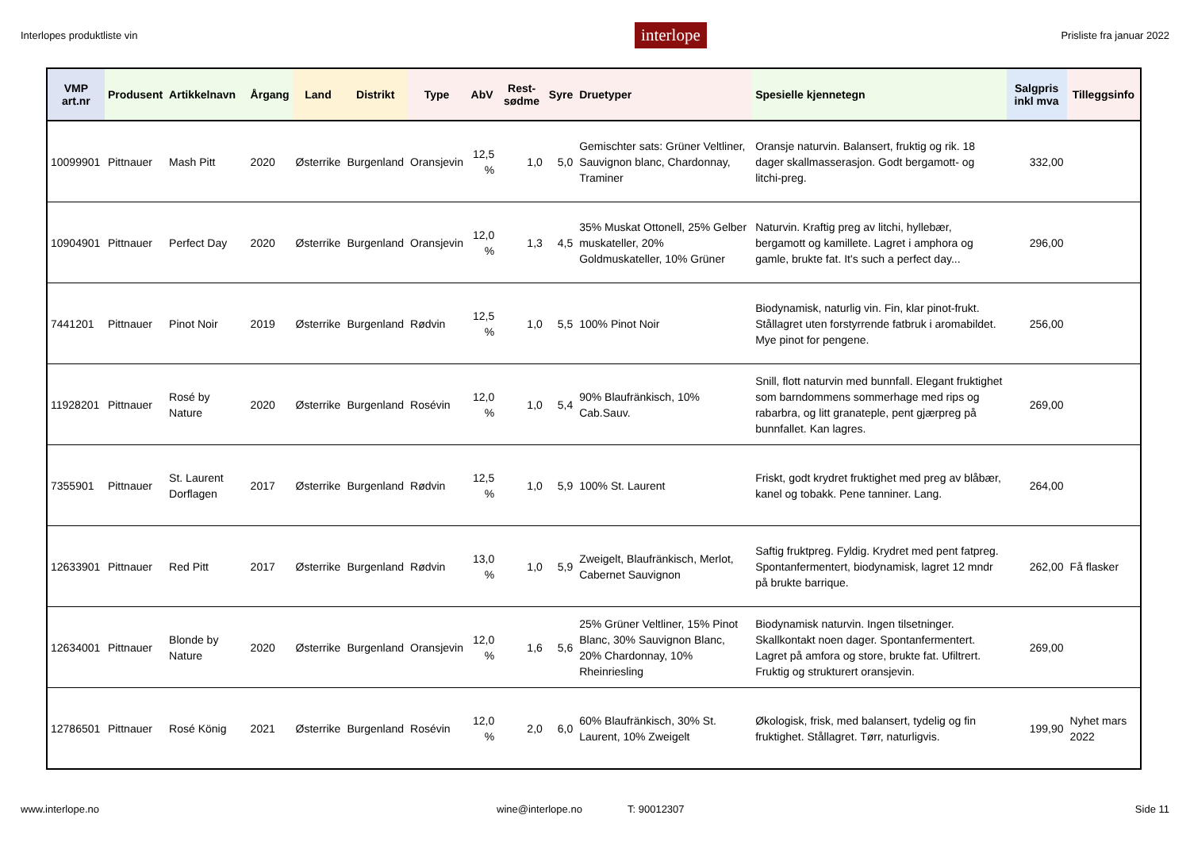Interlopes produktliste vin interlope Prisliste fra januar 2022
| VMP art.nr | Produsent | Artikkelnavn | Årgang | Land | Distrikt | Type | AbV | Rest-sødme | Syre | Druetyper | Spesielle kjennetegn | Salgpris inkl mva | Tilleggsinfo |
| --- | --- | --- | --- | --- | --- | --- | --- | --- | --- | --- | --- | --- | --- |
| 10099901 | Pittnauer | Mash Pitt | 2020 | Østerrike | Burgenland | Oransjevin | 12,5 % | 1,0 | 5,0 | Gemischter sats: Grüner Veltliner, Sauvignon blanc, Chardonnay, Traminer | Oransje naturvin. Balansert, fruktig og rik. 18 dager skallmasserasjon. Godt bergamott- og litchi-preg. | 332,00 | |
| 10904901 | Pittnauer | Perfect Day | 2020 | Østerrike | Burgenland | Oransjevin | 12,0 % | 1,3 | 4,5 | 35% Muskat Ottonell, 25% Gelber muskateller, 20% Goldmuskateller, 10% Grüner | Naturvin. Kraftig preg av litchi, hyllebær, bergamott og kamillete. Lagret i amphora og gamle, brukte fat. It's such a perfect day... | 296,00 | |
| 7441201 | Pittnauer | Pinot Noir | 2019 | Østerrike | Burgenland | Rødvin | 12,5 % | 1,0 | 5,5 | 100% Pinot Noir | Biodynamisk, naturlig vin. Fin, klar pinot-frukt. Stållagret uten forstyrrende fatbruk i aromabildet. Mye pinot for pengene. | 256,00 | |
| 11928201 | Pittnauer | Rosé by Nature | 2020 | Østerrike | Burgenland | Rosévin | 12,0 % | 1,0 | 5,4 | 90% Blaufränkisch, 10% Cab.Sauv. | Snill, flott naturvin med bunnfall. Elegant fruktighet som barndommens sommerhage med rips og rabarbra, og litt granateple, pent gjærpreg på bunnfallet. Kan lagres. | 269,00 | |
| 7355901 | Pittnauer | St. Laurent Dorflagen | 2017 | Østerrike | Burgenland | Rødvin | 12,5 % | 1,0 | 5,9 | 100% St. Laurent | Friskt, godt krydret fruktighet med preg av blåbær, kanel og tobakk. Pene tanniner. Lang. | 264,00 | |
| 12633901 | Pittnauer | Red Pitt | 2017 | Østerrike | Burgenland | Rødvin | 13,0 % | 1,0 | 5,9 | Zweigelt, Blaufränkisch, Merlot, Cabernet Sauvignon | Saftig fruktpreg. Fyldig. Krydret med pent fatpreg. Spontanfermentert, biodynamisk, lagret 12 mndr på brukte barrique. | 262,00 | Få flasker |
| 12634001 | Pittnauer | Blonde by Nature | 2020 | Østerrike | Burgenland | Oransjevin | 12,0 % | 1,6 | 5,6 | 25% Grüner Veltliner, 15% Pinot Blanc, 30% Sauvignon Blanc, 20% Chardonnay, 10% Rheinriesling | Biodynamisk naturvin. Ingen tilsetninger. Skallkontakt noen dager. Spontanfermentert. Lagret på amfora og store, brukte fat. Ufiltrert. Fruktig og strukturert oransjevin. | 269,00 | |
| 12786501 | Pittnauer | Rosé König | 2021 | Østerrike | Burgenland | Rosévin | 12,0 % | 2,0 | 6,0 | 60% Blaufränkisch, 30% St. Laurent, 10% Zweigelt | Økologisk, frisk, med balansert, tydelig og fin fruktighet. Stållagret. Tørr, naturligvis. | 199,90 | Nyhet mars 2022 |
www.interlope.no wine@interlope.no T: 90012307 Side 11